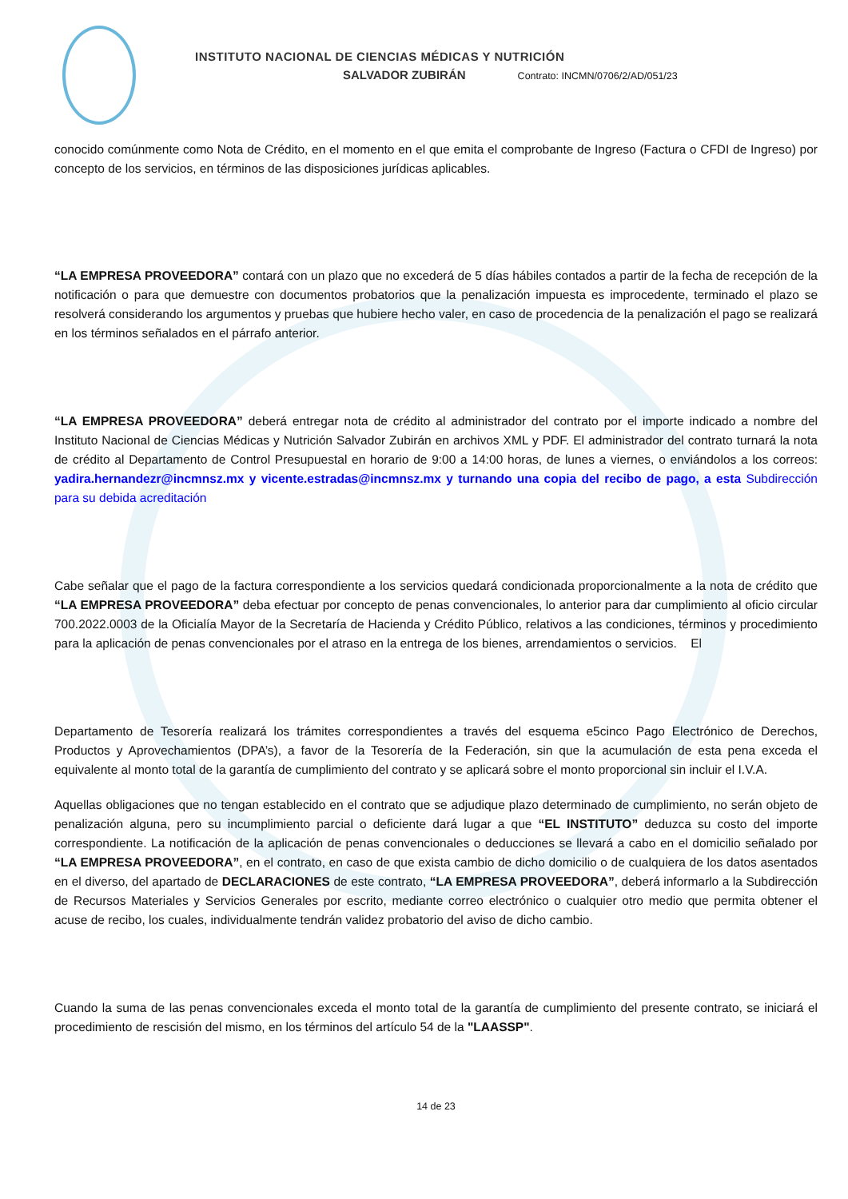INSTITUTO NACIONAL DE CIENCIAS MÉDICAS Y NUTRICIÓN
SALVADOR ZUBIRÁN Contrato: INCMN/0706/2/AD/051/23
conocido comúnmente como Nota de Crédito, en el momento en el que emita el comprobante de Ingreso (Factura o CFDI de Ingreso) por concepto de los servicios, en términos de las disposiciones jurídicas aplicables.
“LA EMPRESA PROVEEDORA” contará con un plazo que no excederá de 5 días hábiles contados a partir de la fecha de recepción de la notificación o para que demuestre con documentos probatorios que la penalización impuesta es improcedente, terminado el plazo se resolverá considerando los argumentos y pruebas que hubiere hecho valer, en caso de procedencia de la penalización el pago se realizará en los términos señalados en el párrafo anterior.
“LA EMPRESA PROVEEDORA” deberá entregar nota de crédito al administrador del contrato por el importe indicado a nombre del Instituto Nacional de Ciencias Médicas y Nutrición Salvador Zubirán en archivos XML y PDF. El administrador del contrato turnará la nota de crédito al Departamento de Control Presupuestal en horario de 9:00 a 14:00 horas, de lunes a viernes, o enviándolos a los correos: yadira.hernandezr@incmnsz.mx y vicente.estradas@incmnsz.mx y turnando una copia del recibo de pago, a esta Subdirección para su debida acreditación
Cabe señalar que el pago de la factura correspondiente a los servicios quedará condicionada proporcionalmente a la nota de crédito que “LA EMPRESA PROVEEDORA” deba efectuar por concepto de penas convencionales, lo anterior para dar cumplimiento al oficio circular 700.2022.0003 de la Oficialía Mayor de la Secretaría de Hacienda y Crédito Público, relativos a las condiciones, términos y procedimiento para la aplicación de penas convencionales por el atraso en la entrega de los bienes, arrendamientos o servicios. El
Departamento de Tesorería realizará los trámites correspondientes a través del esquema e5cinco Pago Electrónico de Derechos, Productos y Aprovechamientos (DPA’s), a favor de la Tesorería de la Federación, sin que la acumulación de esta pena exceda el equivalente al monto total de la garantía de cumplimiento del contrato y se aplicará sobre el monto proporcional sin incluir el I.V.A.
Aquellas obligaciones que no tengan establecido en el contrato que se adjudique plazo determinado de cumplimiento, no serán objeto de penalización alguna, pero su incumplimiento parcial o deficiente dará lugar a que “EL INSTITUTO” deduzca su costo del importe correspondiente. La notificación de la aplicación de penas convencionales o deducciones se llevará a cabo en el domicilio señalado por “LA EMPRESA PROVEEDORA”, en el contrato, en caso de que exista cambio de dicho domicilio o de cualquiera de los datos asentados en el diverso, del apartado de DECLARACIONES de este contrato, “LA EMPRESA PROVEEDORA”, deberá informarlo a la Subdirección de Recursos Materiales y Servicios Generales por escrito, mediante correo electrónico o cualquier otro medio que permita obtener el acuse de recibo, los cuales, individualmente tendrán validez probatorio del aviso de dicho cambio.
Cuando la suma de las penas convencionales exceda el monto total de la garantía de cumplimiento del presente contrato, se iniciará el procedimiento de rescisión del mismo, en los términos del artículo 54 de la "LAASSP".
14 de 23